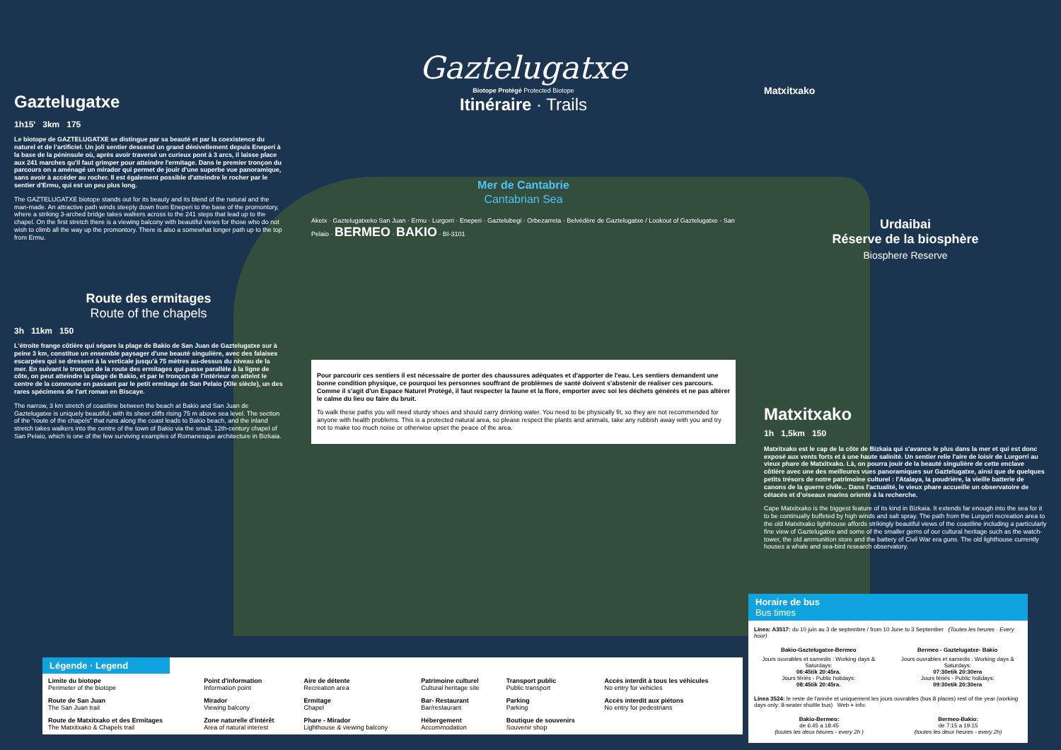Gaztelugatxe
1h15' 3km 175
Le biotope de GAZTELUGATXE se distingue par sa beauté et par la coexistence du naturel et de l'artificiel. Un joli sentier descend un grand dénivellement depuis Eneperi à la base de la péninsule où, après avoir traversé un curieux pont à 3 arcs, il laisse place aux 241 marches qu'il faut grimper pour atteindre l'ermitage. Dans le premier tronçon du parcours on a aménagé un mirador qui permet de jouir d'une superbe vue panoramique, sans avoir à accéder au rocher. Il est également possible d'atteindre le rocher par le sentier d'Ermu, qui est un peu plus long.
The GAZTELUGATXE biotope stands out for its beauty and its blend of the natural and the man-made. An attractive path winds steeply down from Eneperi to the base of the promontory, where a striking 3-arched bridge takes walkers across to the 241 steps that lead up to the chapel. On the first stretch there is a viewing balcony with beautiful views for those who do not wish to climb all the way up the promontory. There is also a somewhat longer path up to the top from Ermu.
Route des ermitages
Route of the chapels
3h 11km 150
L'étroite frange côtière qui sépare la plage de Bakio de San Juan de Gaztelugatxe sur à peine 3 km, constitue un ensemble paysager d'une beauté singulière, avec des falaises escarpées qui se dressent à la verticale jusqu'à 75 mètres au-dessus du niveau de la mer. En suivant le tronçon de la route des ermitages qui passe parallèle à la ligne de côte, on peut atteindre la plage de Bakio, et par le tronçon de l'intérieur on atteint le centre de la commune en passant par le petit ermitage de San Pelaio (XIIe siècle), un des rares spécimens de l'art roman en Biscaye.
The narrow, 3 km stretch of coastline between the beach at Bakio and San Juan de Gaztelugatxe is uniquely beautiful, with its sheer cliffs rising 75 m above sea level. The section of the “route of the chapels” that runs along the coast leads to Bakio beach, and the inland stretch takes walkers into the centre of the town of Bakio via the small, 12th-century chapel of San Pelaio, which is one of the few surviving examples of Romanesque architecture in Bizkaia.
Gaztelugatxe
Biotope Protégé Protected Biotope
Itinéraire · Trails
Mer de Cantabrie
Cantabrian Sea
Aketx · Gaztelugatxeko San Juan · Ermu · Lurgorri · Eneperi · Gaztelubegi · Orbezarreta · Belvédère de Gaztelugatxe / Lookout of Gaztelugatxe · San Pelaio · BERMEO · BAKIO · BI-3101
Pour parcourir ces sentiers il est nécessaire de porter des chaussures adéquates et d'apporter de l'eau. Les sentiers demandent une bonne condition physique, ce pourquoi les personnes souffrant de problèmes de santé doivent s'abstenir de réaliser ces parcours. Comme il s'agit d'un Espace Naturel Protégé, il faut respecter la faune et la flore, emporter avec soi les déchets générés et ne pas altérer le calme du lieu ou faire du bruit.
To walk these paths you will need sturdy shoes and should carry drinking water. You need to be physically fit, so they are not recommended for anyone with health problems. This is a protected natural area, so please respect the plants and animals, take any rubbish away with you and try not to make too much noise or otherwise upset the peace of the area.
Matxitxako
Urdaibai
Réserve de la biosphère
Biosphere Reserve
Matxitxako
1h 1,5km 150
Matxitxako est le cap de la côte de Bizkaia qui s'avance le plus dans la mer et qui est donc exposé aux vents forts et à une haute salinité. Un sentier relie l'aire de loisir de Lurgorri au vieux phare de Matxitxako. Là, on pourra jouir de la beauté singulière de cette enclave côtière avec une des meilleures vues panoramiques sur Gaztelugatxe, ainsi que de quelques petits trésors de notre patrimoine culturel : l'Atalaya, la poudrière, la vieille batterie de canons de la guerre civile... Dans l'actualité, le vieux phare accueille un observatoire de cétacés et d'oiseaux marins orienté à la recherche.
Cape Matxitxako is the biggest feature of its kind in Bizkaia. It extends far enough into the sea for it to be continually buffeted by high winds and salt spray. The path from the Lurgorri recreation area to the old Matxitxako lighthouse affords strikingly beautiful views of the coastline including a particularly fine view of Gaztelugatxe and some of the smaller gems of our cultural heritage such as the watch-tower, the old ammunition store and the battery of Civil War era guns. The old lighthouse currently houses a whale and sea-bird research observatory.
Légende · Legend
| Limite du biotope Perimeter of the biotope | Point d'information Information point | Aire de détente Recreation area | Patrimoine culturel Cultural heritage site | Transport public Public transport | Accès interdit à tous les véhicules No entry for vehicles |
| Route de San Juan The San Juan trail | Mirador Viewing balcony | Ermitage Chapel | Bar- Restaurant Bar/restaurant | Parking Parking | Accès interdit aux piétons No entry for pedestrians |
| Route de Matxitxako et des Ermitages The Matxitxako & Chapels trail | Zone naturelle d'intérêt Area of natural interest | Phare - Mirador Lighthouse & viewing balcony | Hébergement Accommodation | Boutique de souvenirs Souvenir shop | |
Horaire de bus
Bus times
Línea: A3517: du 10 juin au 3 de septembre / from 10 June to 3 September (Toutes les heures · Every hour)
| Bakio-Gaztelugatxe-Bermeo | Bermeo - Gaztelugatxe- Bakio |
| --- | --- |
| Jours ouvrables et samedis : Working days & Saturdays: 06:45tik 20:45ra. Jours fériés - Public holidays: 08:45tik 20:45ra. | Jours ouvrables et samedis : Working days & Saturdays: 07:30etik 20:30era Jours fériés - Public holidays: 09:30etik 20:30era |
Línea 3524: le reste de l'année et uniquement les jours ouvrables (bus 8 places) rest of the year (working days only: 8-seater shuttle bus) Web + info:
| Bakio-Bermeo: de 6:45 a 18:45 (toutes les deux heures - every 2h ) | Bermeo-Bakio: de 7:15 a 19:15 (toutes les deux heures - every 2h) |